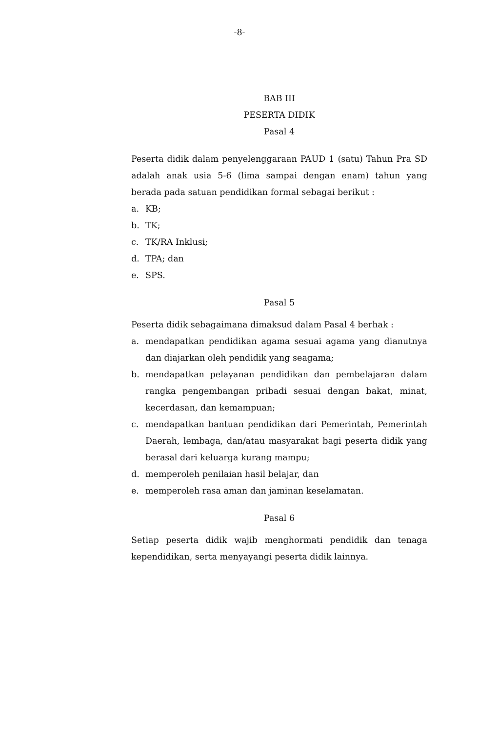-8-
BAB III
PESERTA DIDIK
Pasal 4
Peserta didik dalam penyelenggaraan PAUD 1 (satu) Tahun Pra SD adalah anak usia 5-6 (lima sampai dengan enam) tahun yang berada pada satuan pendidikan formal sebagai berikut :
a. KB;
b. TK;
c. TK/RA Inklusi;
d. TPA; dan
e. SPS.
Pasal 5
Peserta didik sebagaimana dimaksud dalam Pasal 4 berhak :
a. mendapatkan pendidikan agama sesuai agama yang dianutnya dan diajarkan oleh pendidik yang seagama;
b. mendapatkan pelayanan pendidikan dan pembelajaran dalam rangka pengembangan pribadi sesuai dengan bakat, minat, kecerdasan, dan kemampuan;
c. mendapatkan bantuan pendidikan dari Pemerintah, Pemerintah Daerah, lembaga, dan/atau masyarakat bagi peserta didik yang berasal dari keluarga kurang mampu;
d. memperoleh penilaian hasil belajar, dan
e. memperoleh rasa aman dan jaminan keselamatan.
Pasal 6
Setiap peserta didik wajib menghormati pendidik dan tenaga kependidikan, serta menyayangi peserta didik lainnya.